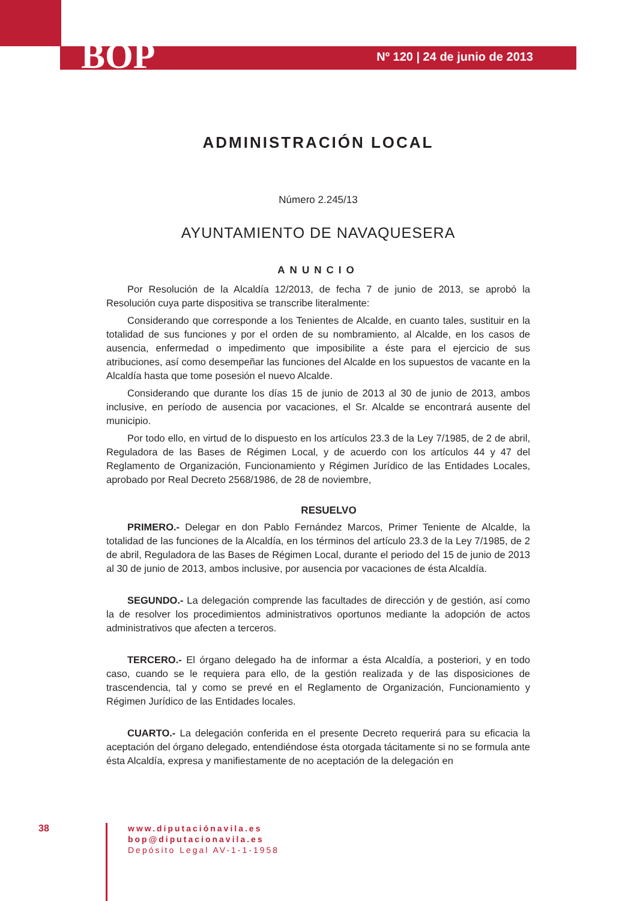BOP
Nº 120 | 24 de junio de 2013
ADMINISTRACIÓN LOCAL
Número 2.245/13
AYUNTAMIENTO DE NAVAQUESERA
ANUNCIO
Por Resolución de la Alcaldía 12/2013, de fecha 7 de junio de 2013, se aprobó la Resolución cuya parte dispositiva se transcribe literalmente:
Considerando que corresponde a los Tenientes de Alcalde, en cuanto tales, sustituir en la totalidad de sus funciones y por el orden de su nombramiento, al Alcalde, en los casos de ausencia, enfermedad o impedimento que imposibilite a éste para el ejercicio de sus atribuciones, así como desempeñar las funciones del Alcalde en los supuestos de vacante en la Alcaldía hasta que tome posesión el nuevo Alcalde.
Considerando que durante los días 15 de junio de 2013 al 30 de junio de 2013, ambos inclusive, en período de ausencia por vacaciones, el Sr. Alcalde se encontrará ausente del municipio.
Por todo ello, en virtud de lo dispuesto en los artículos 23.3 de la Ley 7/1985, de 2 de abril, Reguladora de las Bases de Régimen Local, y de acuerdo con los artículos 44 y 47 del Reglamento de Organización, Funcionamiento y Régimen Jurídico de las Entidades Locales, aprobado por Real Decreto 2568/1986, de 28 de noviembre,
RESUELVO
PRIMERO.- Delegar en don Pablo Fernández Marcos, Primer Teniente de Alcalde, la totalidad de las funciones de la Alcaldía, en los términos del artículo 23.3 de la Ley 7/1985, de 2 de abril, Reguladora de las Bases de Régimen Local, durante el periodo del 15 de junio de 2013 al 30 de junio de 2013, ambos inclusive, por ausencia por vacaciones de ésta Alcaldía.
SEGUNDO.- La delegación comprende las facultades de dirección y de gestión, así como la de resolver los procedimientos administrativos oportunos mediante la adopción de actos administrativos que afecten a terceros.
TERCERO.- El órgano delegado ha de informar a ésta Alcaldía, a posteriori, y en todo caso, cuando se le requiera para ello, de la gestión realizada y de las disposiciones de trascendencia, tal y como se prevé en el Reglamento de Organización, Funcionamiento y Régimen Jurídico de las Entidades locales.
CUARTO.- La delegación conferida en el presente Decreto requerirá para su eficacia la aceptación del órgano delegado, entendiéndose ésta otorgada tácitamente si no se formula ante ésta Alcaldía, expresa y manifiestamente de no aceptación de la delegación en
38
www.diputaciónavila.es
bop@diputacionavila.es
Depósito Legal AV-1-1-1958